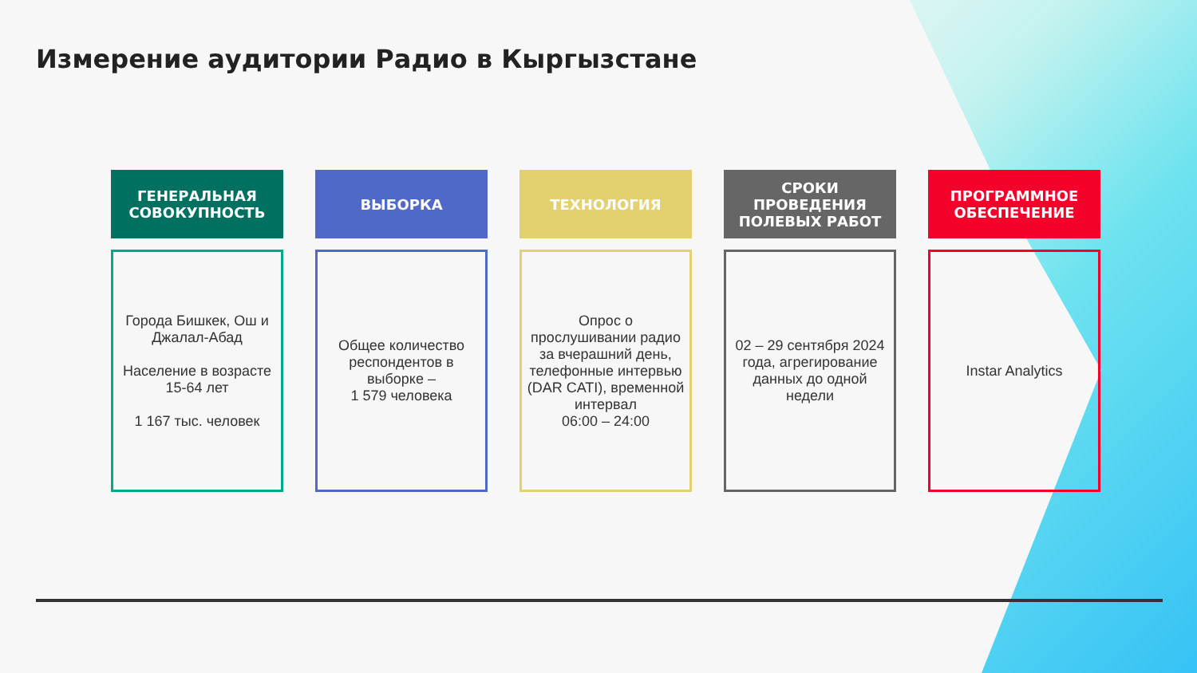Измерение аудитории Радио в Кыргызстане
ГЕНЕРАЛЬНАЯ СОВОКУПНОСТЬ
Города Бишкек, Ош и Джалал-Абад
Население в возрасте 15-64 лет
1 167 тыс. человек
ВЫБОРКА
Общее количество респондентов в выборке –
1 579 человека
ТЕХНОЛОГИЯ
Опрос о прослушивании радио за вчерашний день, телефонные интервью (DAR CATI), временной интервал
06:00 – 24:00
СРОКИ ПРОВЕДЕНИЯ ПОЛЕВЫХ РАБОТ
02 – 29 сентября 2024 года, агрегирование данных до одной недели
ПРОГРАММНОЕ ОБЕСПЕЧЕНИЕ
Instar Analytics